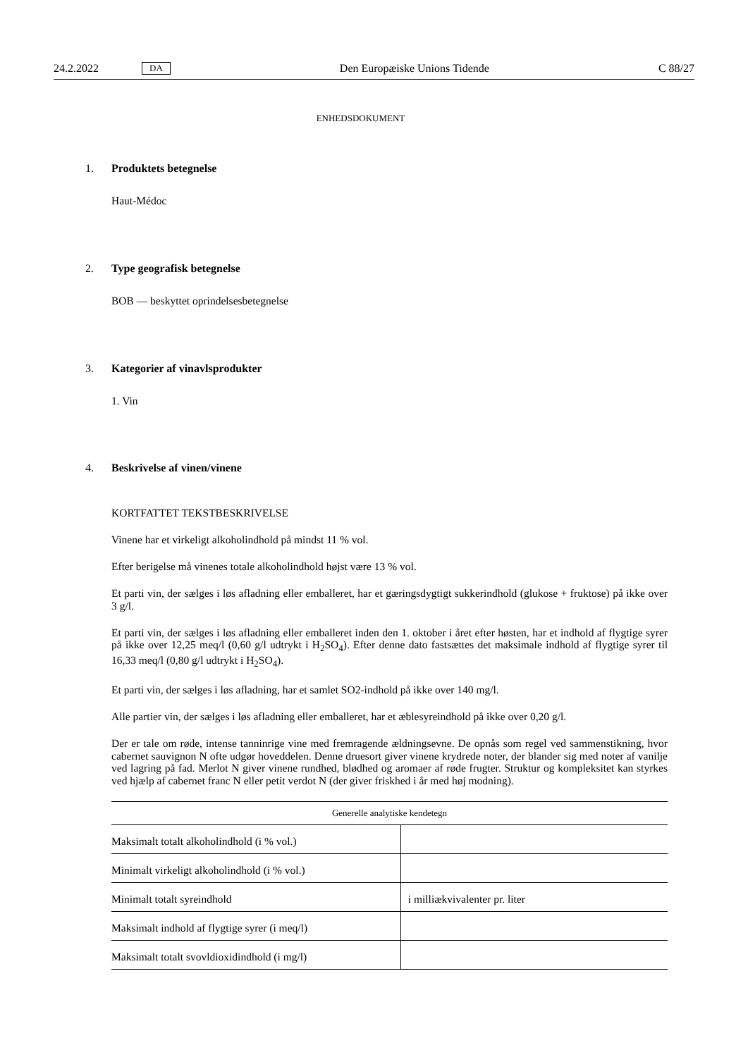24.2.2022 DA Den Europæiske Unions Tidende C 88/27
ENHEDSDOKUMENT
1. Produktets betegnelse
Haut-Médoc
2. Type geografisk betegnelse
BOB — beskyttet oprindelsesbetegnelse
3. Kategorier af vinavlsprodukter
1. Vin
4. Beskrivelse af vinen/vinene
KORTFATTET TEKSTBESKRIVELSE
Vinene har et virkeligt alkoholindhold på mindst 11 % vol.
Efter berigelse må vinenes totale alkoholindhold højst være 13 % vol.
Et parti vin, der sælges i løs afladning eller emballeret, har et gæringsdygtigt sukkerindhold (glukose + fruktose) på ikke over 3 g/l.
Et parti vin, der sælges i løs afladning eller emballeret inden den 1. oktober i året efter høsten, har et indhold af flygtige syrer på ikke over 12,25 meq/l (0,60 g/l udtrykt i H<sub>2</sub>SO<sub>4</sub>). Efter denne dato fastsættes det maksimale indhold af flygtige syrer til 16,33 meq/l (0,80 g/l udtrykt i H<sub>2</sub>SO<sub>4</sub>).
Et parti vin, der sælges i løs afladning, har et samlet SO2-indhold på ikke over 140 mg/l.
Alle partier vin, der sælges i løs afladning eller emballeret, har et æblesyreindhold på ikke over 0,20 g/l.
Der er tale om røde, intense tanninrige vine med fremragende ældningsevne. De opnås som regel ved sammenstikning, hvor cabernet sauvignon N ofte udgør hoveddelen. Denne druesort giver vinene krydrede noter, der blander sig med noter af vanilje ved lagring på fad. Merlot N giver vinene rundhed, blødhed og aromaer af røde frugter. Struktur og kompleksitet kan styrkes ved hjælp af cabernet franc N eller petit verdot N (der giver friskhed i år med høj modning).
| Generelle analytiske kendetegn | |
| --- | --- |
| Maksimalt totalt alkoholindhold (i % vol.) | |
| Minimalt virkeligt alkoholindhold (i % vol.) | |
| Minimalt totalt syreindhold | i milliækvivalenter pr. liter |
| Maksimalt indhold af flygtige syrer (i meq/l) | |
| Maksimalt totalt svovldioxidindhold (i mg/l) | |